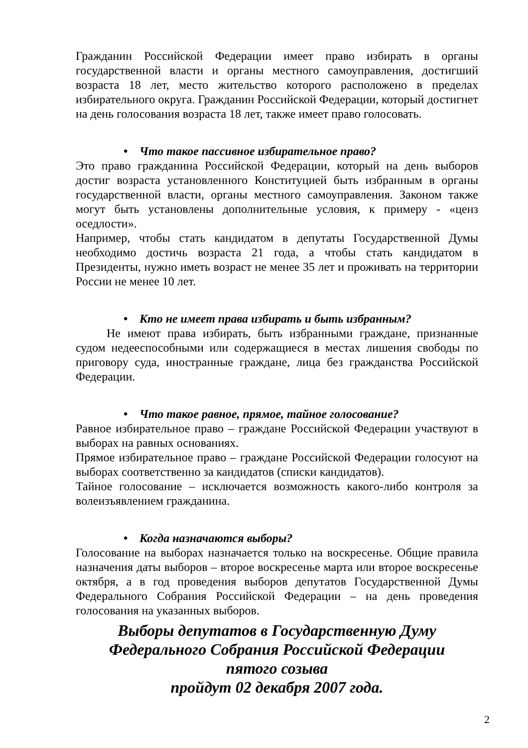Гражданин Российской Федерации имеет право избирать в органы государственной власти и органы местного самоуправления, достигший возраста 18 лет, место жительство которого расположено в пределах избирательного округа. Гражданин Российской Федерации, который достигнет на день голосования возраста 18 лет, также имеет право голосовать.
• Что такое пассивное избирательное право?
Это право гражданина Российской Федерации, который на день выборов достиг возраста установленного Конституцией быть избранным в органы государственной власти, органы местного самоуправления. Законом также могут быть установлены дополнительные условия, к примеру - «ценз оседлости».
Например, чтобы стать кандидатом в депутаты Государственной Думы необходимо достичь возраста 21 года, а чтобы стать кандидатом в Президенты, нужно иметь возраст не менее 35 лет и проживать на территории России не менее 10 лет.
• Кто не имеет права избирать и быть избранным?
Не имеют права избирать, быть избранными граждане, признанные судом недееспособными или содержащиеся в местах лишения свободы по приговору суда, иностранные граждане, лица без гражданства Российской Федерации.
• Что такое равное, прямое, тайное голосование?
Равное избирательное право – граждане Российской Федерации участвуют в выборах на равных основаниях.
Прямое избирательное право – граждане Российской Федерации голосуют на выборах соответственно за кандидатов (списки кандидатов).
Тайное голосование – исключается возможность какого-либо контроля за волеизъявлением гражданина.
• Когда назначаются выборы?
Голосование на выборах назначается только на воскресенье. Общие правила назначения даты выборов – второе воскресенье марта или второе воскресенье октября, а в год проведения выборов депутатов Государственной Думы Федерального Собрания Российской Федерации – на день проведения голосования на указанных выборов.
Выборы депутатов в Государственную Думу
Федерального Собрания Российской Федерации
пятого созыва
пройдут 02 декабря 2007 года.
2